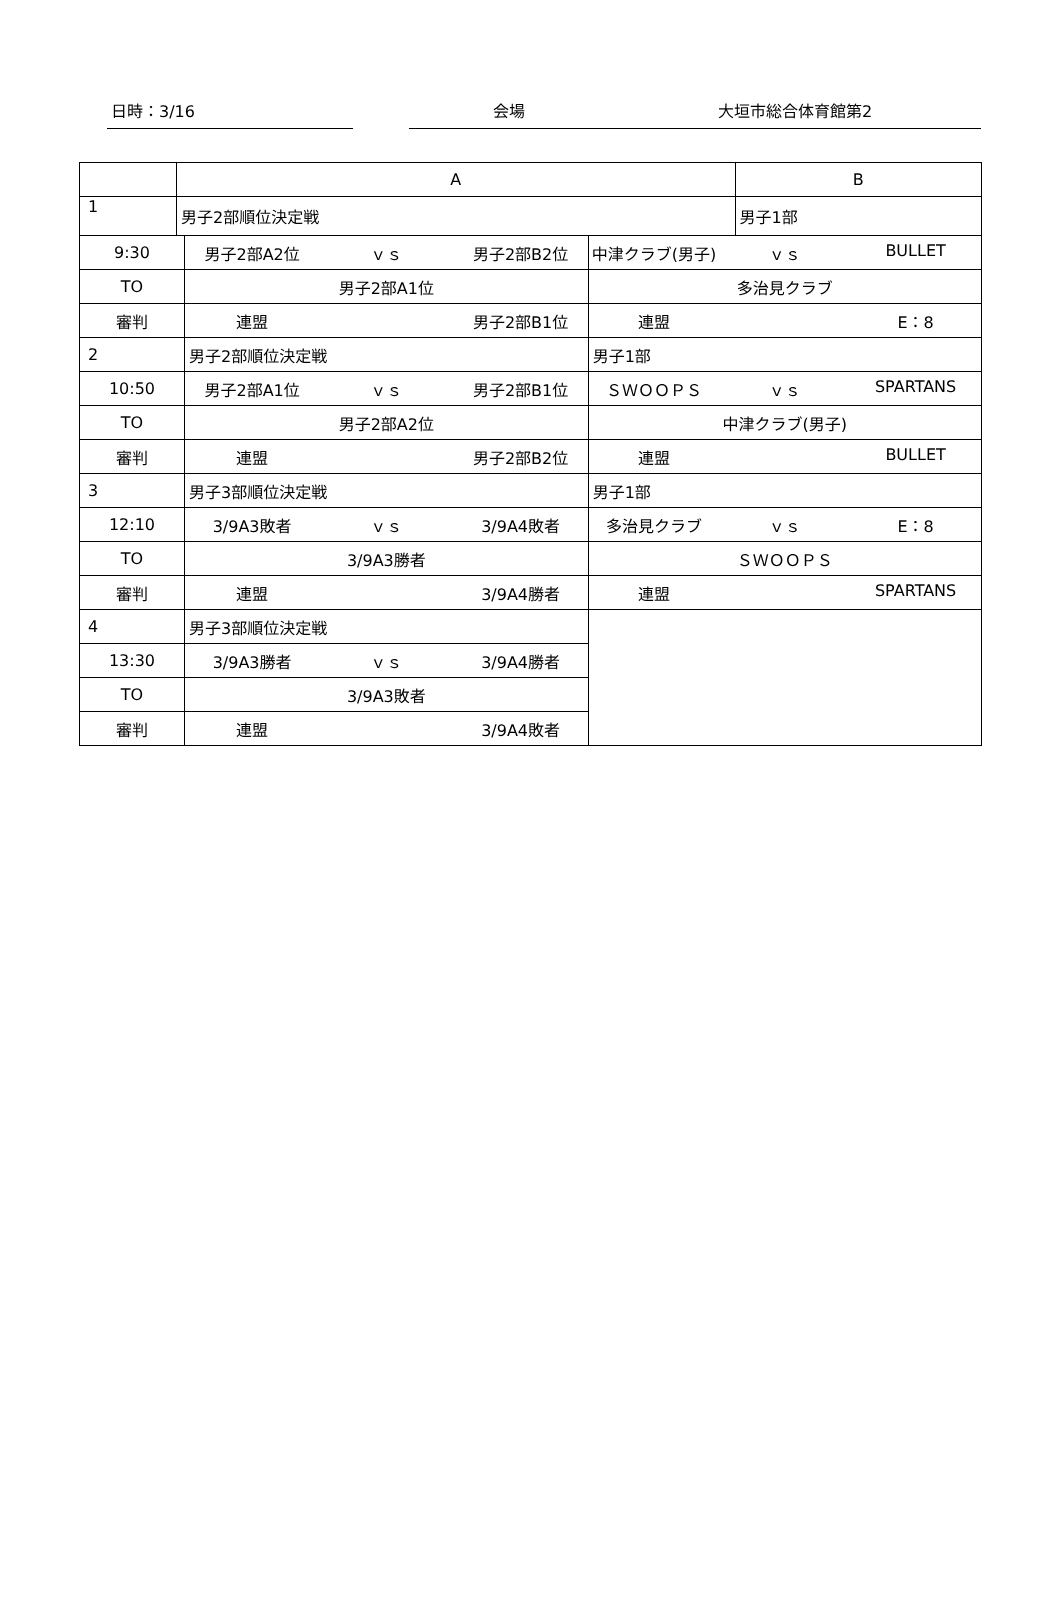日時：3/16 会場 大垣市総合体育館第2
| | A | B |
| --- | --- | --- |
| 1 | 男子2部順位決定戦 | 男子1部 |
| 9:30 | 男子2部A2位 ｖｓ 男子2部B2位 | 中津クラブ(男子) ｖｓ BULLET |
| TO | 男子2部A1位 | 多治見クラブ |
| 審判 | 連盟 男子2部B1位 | 連盟 E：8 |
| 2 | 男子2部順位決定戦 | 男子1部 |
| 10:50 | 男子2部A1位 ｖｓ 男子2部B1位 | ＳＷＯＯＰＳ ｖｓ SPARTANS |
| TO | 男子2部A2位 | 中津クラブ(男子) |
| 審判 | 連盟 男子2部B2位 | 連盟 BULLET |
| 3 | 男子3部順位決定戦 | 男子1部 |
| 12:10 | 3/9A3敗者 ｖｓ 3/9A4敗者 | 多治見クラブ ｖｓ E：8 |
| TO | 3/9A3勝者 | ＳＷＯＯＰＳ |
| 審判 | 連盟 3/9A4勝者 | 連盟 SPARTANS |
| 4 | 男子3部順位決定戦 | |
| 13:30 | 3/9A3勝者 ｖｓ 3/9A4勝者 | |
| TO | 3/9A3敗者 | |
| 審判 | 連盟 3/9A4敗者 | |